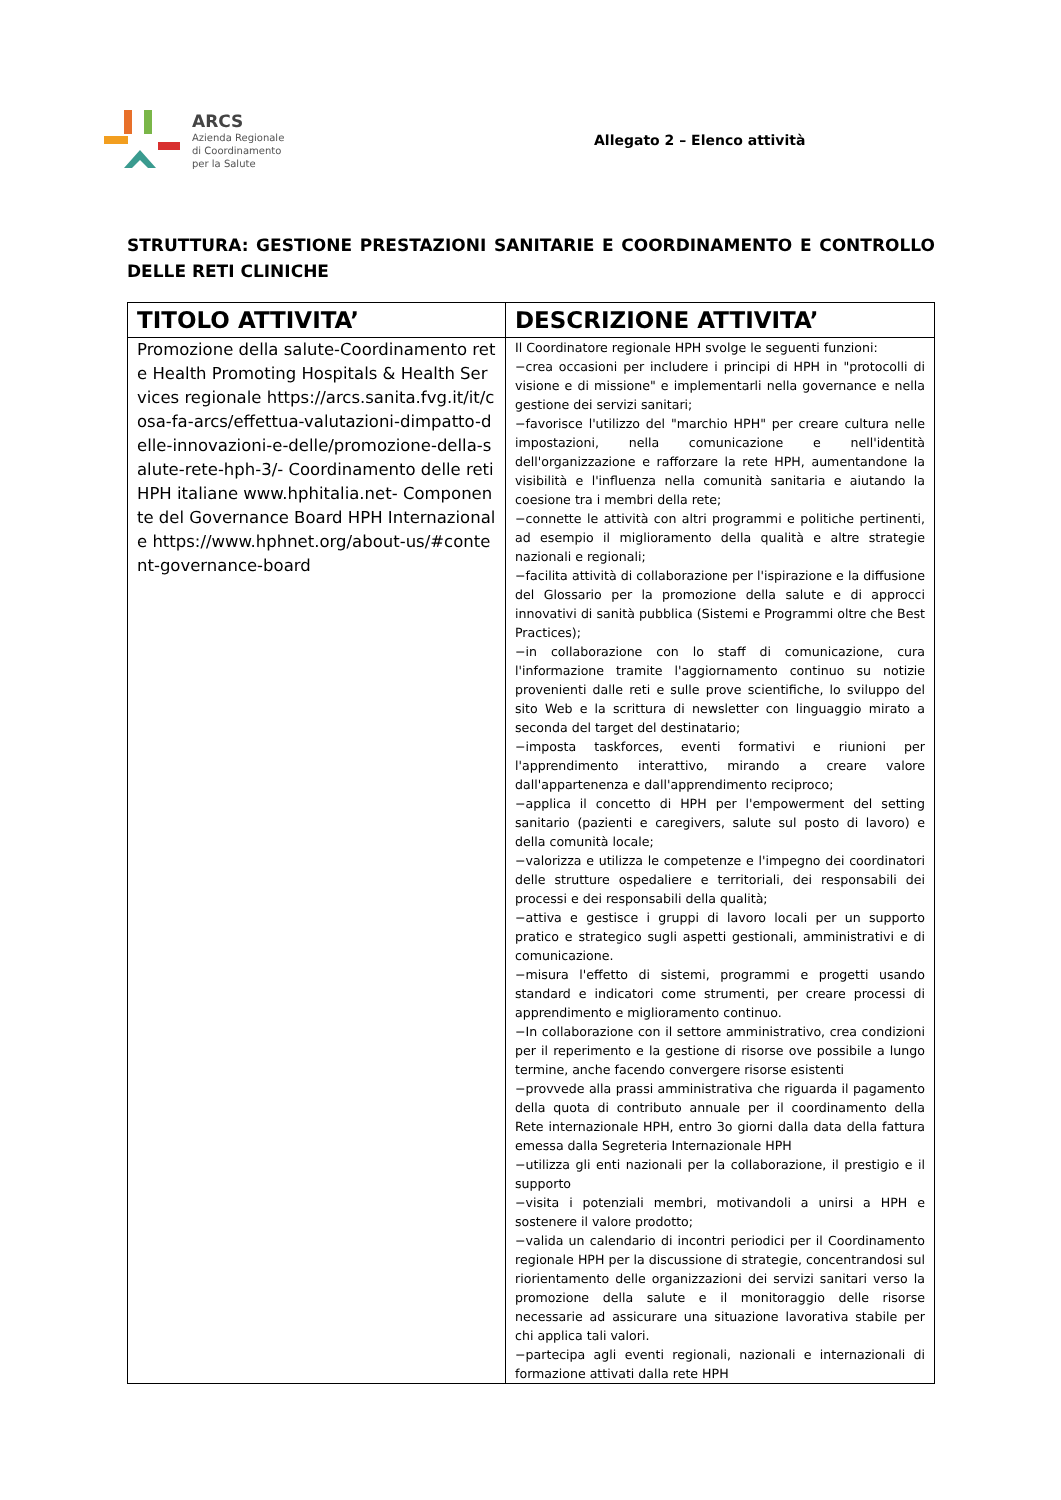ARCS
Azienda Regionale
di Coordinamento
per la Salute
Allegato 2 – Elenco attività
STRUTTURA: GESTIONE PRESTAZIONI SANITARIE E COORDINAMENTO E CONTROLLO DELLE RETI CLINICHE
| TITOLO ATTIVITA’ | DESCRIZIONE ATTIVITA’ |
| --- | --- |
| Promozione della salute-Coordinamento rete Health Promoting Hospitals & Health Services regionale https://arcs.sanita.fvg.it/it/cosa-fa-arcs/effettua-valutazioni-dimpatto-delle-innovazioni-e-delle/promozione-della-salute-rete-hph-3/- Coordinamento delle reti HPH italiane www.hphitalia.net- Componente del Governance Board HPH Internazionale https://www.hphnet.org/about-us/#content-governance-board | Il Coordinatore regionale HPH svolge le seguenti funzioni: −crea occasioni per includere i principi di HPH in "protocolli di visione e di missione" e implementarli nella governance e nella gestione dei servizi sanitari; −favorisce l'utilizzo del "marchio HPH" per creare cultura nelle impostazioni, nella comunicazione e nell'identità dell'organizzazione e rafforzare la rete HPH, aumentandone la visibilità e l'influenza nella comunità sanitaria e aiutando la coesione tra i membri della rete; −connette le attività con altri programmi e politiche pertinenti, ad esempio il miglioramento della qualità e altre strategie nazionali e regionali; −facilita attività di collaborazione per l'ispirazione e la diffusione del Glossario per la promozione della salute e di approcci innovativi di sanità pubblica (Sistemi e Programmi oltre che Best Practices); −in collaborazione con lo staff di comunicazione, cura l'informazione tramite l'aggiornamento continuo su notizie provenienti dalle reti e sulle prove scientifiche, lo sviluppo del sito Web e la scrittura di newsletter con linguaggio mirato a seconda del target del destinatario; −imposta taskforces, eventi formativi e riunioni per l'apprendimento interattivo, mirando a creare valore dall'appartenenza e dall'apprendimento reciproco; −applica il concetto di HPH per l'empowerment del setting sanitario (pazienti e caregivers, salute sul posto di lavoro) e della comunità locale; −valorizza e utilizza le competenze e l'impegno dei coordinatori delle strutture ospedaliere e territoriali, dei responsabili dei processi e dei responsabili della qualità; −attiva e gestisce i gruppi di lavoro locali per un supporto pratico e strategico sugli aspetti gestionali, amministrativi e di comunicazione. −misura l'effetto di sistemi, programmi e progetti usando standard e indicatori come strumenti, per creare processi di apprendimento e miglioramento continuo. −In collaborazione con il settore amministrativo, crea condizioni per il reperimento e la gestione di risorse ove possibile a lungo termine, anche facendo convergere risorse esistenti −provvede alla prassi amministrativa che riguarda il pagamento della quota di contributo annuale per il coordinamento della Rete internazionale HPH, entro 3o giorni dalla data della fattura emessa dalla Segreteria Internazionale HPH −utilizza gli enti nazionali per la collaborazione, il prestigio e il supporto −visita i potenziali membri, motivandoli a unirsi a HPH e sostenere il valore prodotto; −valida un calendario di incontri periodici per il Coordinamento regionale HPH per la discussione di strategie, concentrandosi sul riorientamento delle organizzazioni dei servizi sanitari verso la promozione della salute e il monitoraggio delle risorse necessarie ad assicurare una situazione lavorativa stabile per chi applica tali valori. −partecipa agli eventi regionali, nazionali e internazionali di formazione attivati dalla rete HPH |